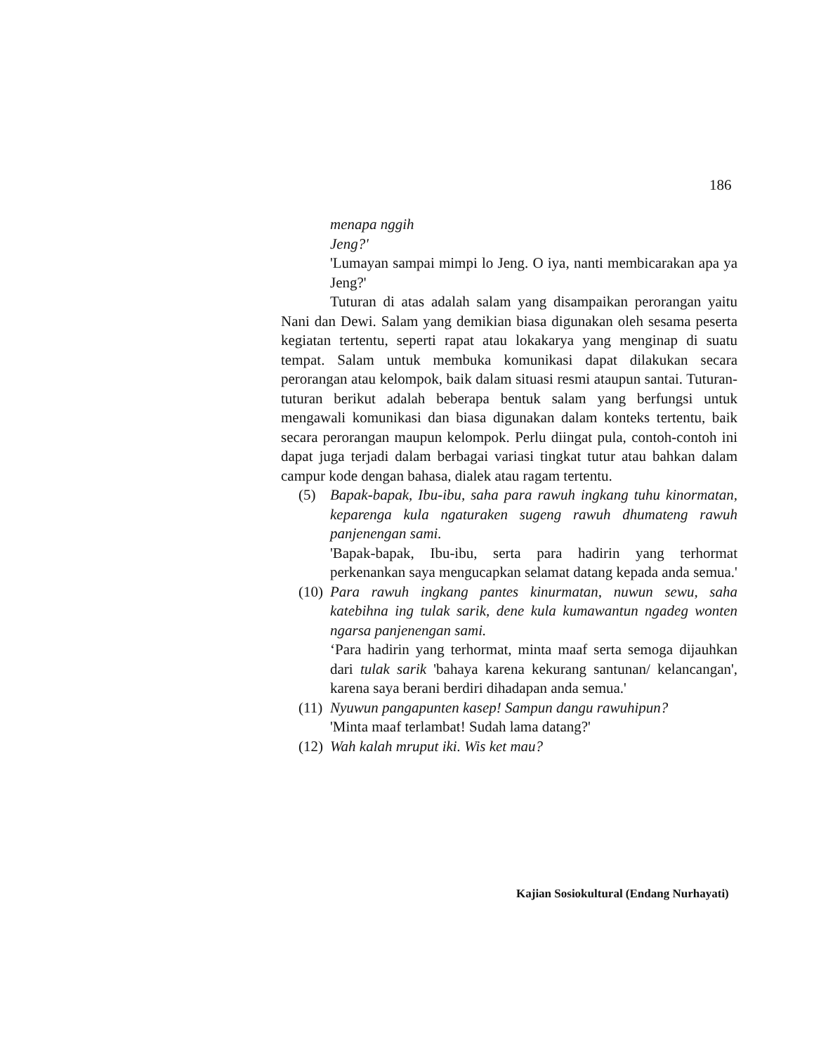186
menapa nggih
Jeng?'
'Lumayan sampai mimpi lo Jeng. O iya, nanti membicarakan apa ya Jeng?'
Tuturan di atas adalah salam yang disampaikan perorangan yaitu Nani dan Dewi. Salam yang demikian biasa digunakan oleh sesama peserta kegiatan tertentu, seperti rapat atau lokakarya yang menginap di suatu tempat. Salam untuk membuka komunikasi dapat dilakukan secara perorangan atau kelompok, baik dalam situasi resmi ataupun santai. Tuturan-tuturan berikut adalah beberapa bentuk salam yang berfungsi untuk mengawali komunikasi dan biasa digunakan dalam konteks tertentu, baik secara perorangan maupun kelompok. Perlu diingat pula, contoh-contoh ini dapat juga terjadi dalam berbagai variasi tingkat tutur atau bahkan dalam campur kode dengan bahasa, dialek atau ragam tertentu.
(5) Bapak-bapak, Ibu-ibu, saha para rawuh ingkang tuhu kinormatan, keparenga kula ngaturaken sugeng rawuh dhumateng rawuh panjenengan sami.
'Bapak-bapak, Ibu-ibu, serta para hadirin yang terhormat perkenankan saya mengucapkan selamat datang kepada anda semua.'
(10)
Para rawuh ingkang pantes kinurmatan, nuwun sewu, saha katebihna ing tulak sarik, dene kula kumawantun ngadeg wonten ngarsa panjenengan sami.
‘Para hadirin yang terhormat, minta maaf serta semoga dijauhkan dari tulak sarik 'bahaya karena kekurang santunan/ kelancangan', karena saya berani berdiri dihadapan anda semua.'
(11)
Nyuwun pangapunten kasep! Sampun dangu rawuhipun?
'Minta maaf terlambat! Sudah lama datang?'
(12)
Wah kalah mruput iki. Wis ket mau?
Kajian Sosiokultural (Endang Nurhayati)